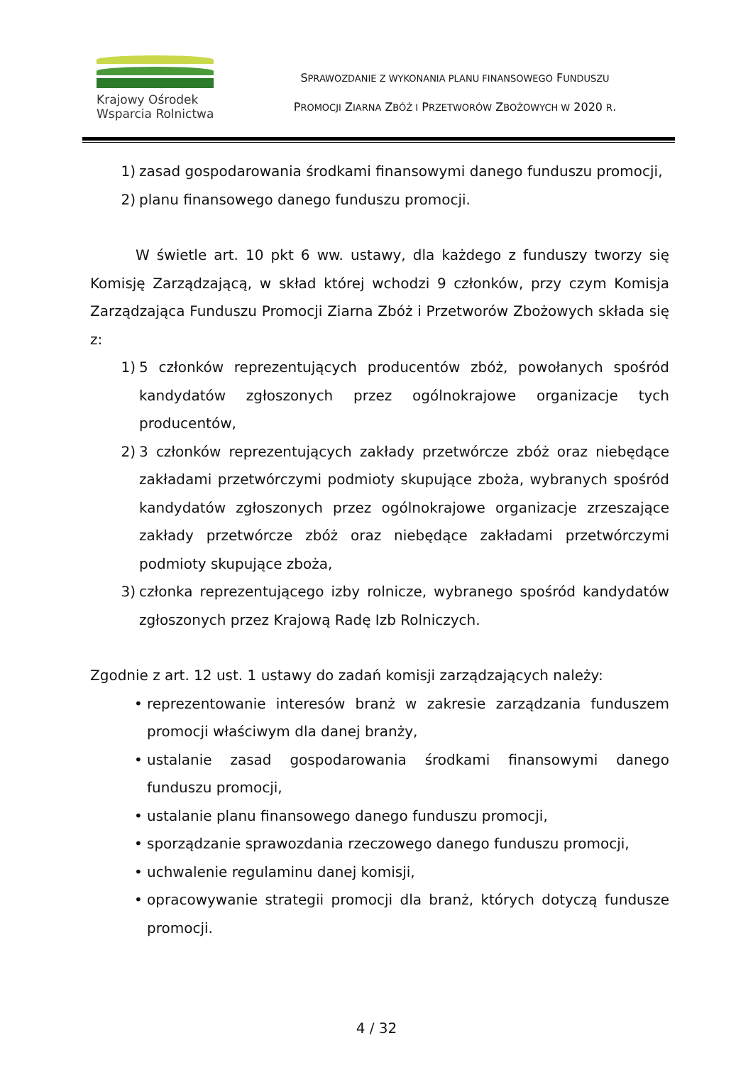Krajowy Ośrodek
Wsparcia Rolnictwa
SPRAWOZDANIE Z WYKONANIA PLANU FINANSOWEGO FUNDUSZU
PROMOCJI ZIARNA ZBÓŻ I PRZETWORÓW ZBOŻOWYCH W 2020 R.
1) zasad gospodarowania środkami finansowymi danego funduszu promocji,
2) planu finansowego danego funduszu promocji.
W świetle art. 10 pkt 6 ww. ustawy, dla każdego z funduszy tworzy się Komisję Zarządzającą, w skład której wchodzi 9 członków, przy czym Komisja Zarządzająca Funduszu Promocji Ziarna Zbóż i Przetworów Zbożowych składa się z:
1) 5 członków reprezentujących producentów zbóż, powołanych spośród kandydatów zgłoszonych przez ogólnokrajowe organizacje tych producentów,
2) 3 członków reprezentujących zakłady przetwórcze zbóż oraz niebędące zakładami przetwórczymi podmioty skupujące zboża, wybranych spośród kandydatów zgłoszonych przez ogólnokrajowe organizacje zrzeszające zakłady przetwórcze zbóż oraz niebędące zakładami przetwórczymi podmioty skupujące zboża,
3) członka reprezentującego izby rolnicze, wybranego spośród kandydatów zgłoszonych przez Krajową Radę Izb Rolniczych.
Zgodnie z art. 12 ust. 1 ustawy do zadań komisji zarządzających należy:
• reprezentowanie interesów branż w zakresie zarządzania funduszem promocji właściwym dla danej branży,
• ustalanie zasad gospodarowania środkami finansowymi danego funduszu promocji,
• ustalanie planu finansowego danego funduszu promocji,
• sporządzanie sprawozdania rzeczowego danego funduszu promocji,
• uchwalenie regulaminu danej komisji,
• opracowywanie strategii promocji dla branż, których dotyczą fundusze promocji.
4 / 32